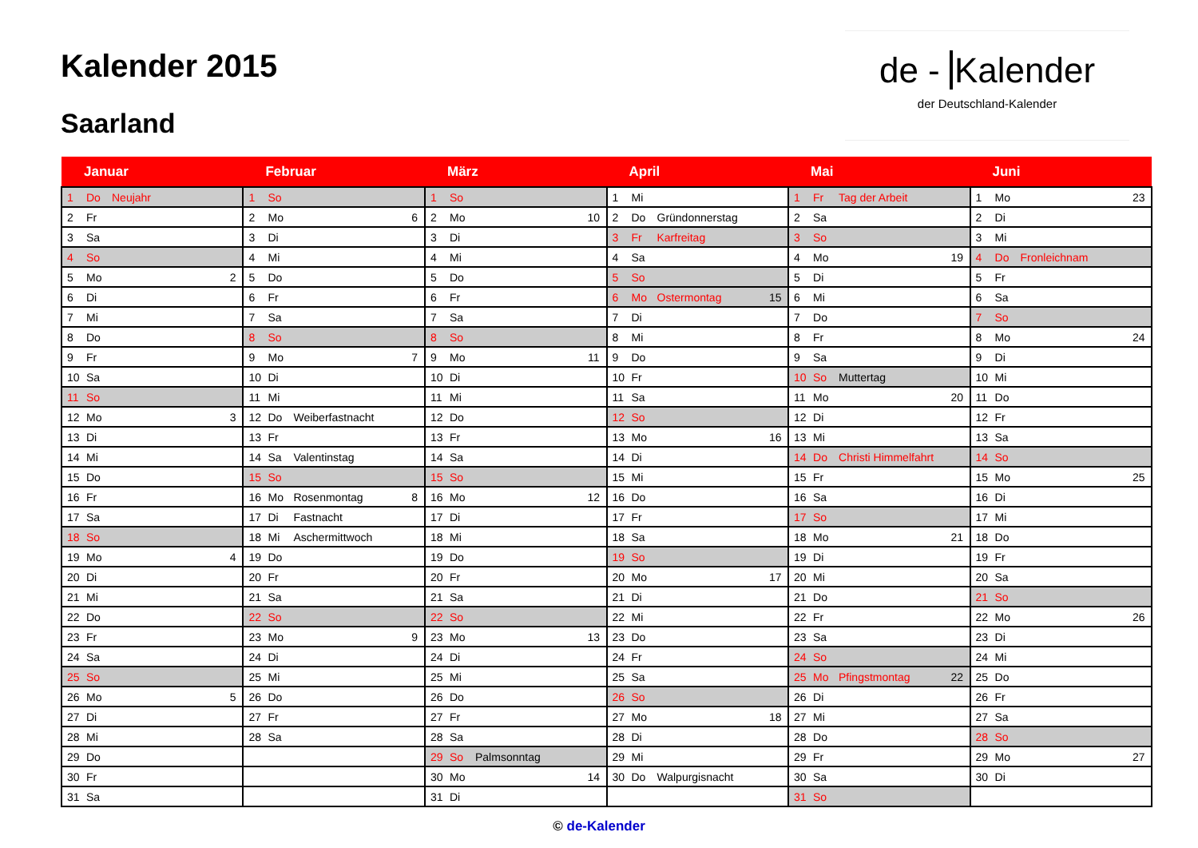Kalender 2015
Saarland
de - Kalender
der Deutschland-Kalender
| Januar | | | | Februar | | | | März | | | | April | | | | Mai | | | | Juni | | | |
| --- | --- | --- | --- | --- | --- | --- | --- | --- | --- | --- | --- | --- | --- | --- | --- | --- | --- | --- | --- | --- | --- | --- | --- |
| 1 | Do | Neujahr | | 1 | So | | | 1 | So | | | 1 | Mi | | | 1 | Fr | Tag der Arbeit | | 1 | Mo | | 23 |
| 2 | Fr | | | 2 | Mo | | 6 | 2 | Mo | | 10 | 2 | Do | Gründonnerstag | | 2 | Sa | | | 2 | Di | | |
| 3 | Sa | | | 3 | Di | | | 3 | Di | | | 3 | Fr | Karfreitag | | 3 | So | | | 3 | Mi | | |
| 4 | So | | | 4 | Mi | | | 4 | Mi | | | 4 | Sa | | | 4 | Mo | | 19 | 4 | Do | Fronleichnam | |
| 5 | Mo | | 2 | 5 | Do | | | 5 | Do | | | 5 | So | | | 5 | Di | | | 5 | Fr | | |
| 6 | Di | | | 6 | Fr | | | 6 | Fr | | | 6 | Mo | Ostermontag | 15 | 6 | Mi | | | 6 | Sa | | |
| 7 | Mi | | | 7 | Sa | | | 7 | Sa | | | 7 | Di | | | 7 | Do | | | 7 | So | | |
| 8 | Do | | | 8 | So | | | 8 | So | | | 8 | Mi | | | 8 | Fr | | | 8 | Mo | | 24 |
| 9 | Fr | | | 9 | Mo | | 7 | 9 | Mo | | 11 | 9 | Do | | | 9 | Sa | | | 9 | Di | | |
| 10 | Sa | | | 10 | Di | | | 10 | Di | | | 10 | Fr | | | 10 | So | Muttertag | | 10 | Mi | | |
| 11 | So | | | 11 | Mi | | | 11 | Mi | | | 11 | Sa | | | 11 | Mo | | 20 | 11 | Do | | |
| 12 | Mo | | 3 | 12 | Do | Weiberfastnacht | | 12 | Do | | | 12 | So | | | 12 | Di | | | 12 | Fr | | |
| 13 | Di | | | 13 | Fr | | | 13 | Fr | | | 13 | Mo | | 16 | 13 | Mi | | | 13 | Sa | | |
| 14 | Mi | | | 14 | Sa | Valentinstag | | 14 | Sa | | | 14 | Di | | | 14 | Do | Christi Himmelfahrt | | 14 | So | | |
| 15 | Do | | | 15 | So | | | 15 | So | | | 15 | Mi | | | 15 | Fr | | | 15 | Mo | | 25 |
| 16 | Fr | | | 16 | Mo | Rosenmontag | 8 | 16 | Mo | | 12 | 16 | Do | | | 16 | Sa | | | 16 | Di | | |
| 17 | Sa | | | 17 | Di | Fastnacht | | 17 | Di | | | 17 | Fr | | | 17 | So | | | 17 | Mi | | |
| 18 | So | | | 18 | Mi | Aschermittwoch | | 18 | Mi | | | 18 | Sa | | | 18 | Mo | | 21 | 18 | Do | | |
| 19 | Mo | | 4 | 19 | Do | | | 19 | Do | | | 19 | So | | | 19 | Di | | | 19 | Fr | | |
| 20 | Di | | | 20 | Fr | | | 20 | Fr | | | 20 | Mo | | 17 | 20 | Mi | | | 20 | Sa | | |
| 21 | Mi | | | 21 | Sa | | | 21 | Sa | | | 21 | Di | | | 21 | Do | | | 21 | So | | |
| 22 | Do | | | 22 | So | | | 22 | So | | | 22 | Mi | | | 22 | Fr | | | 22 | Mo | | 26 |
| 23 | Fr | | | 23 | Mo | | 9 | 23 | Mo | | 13 | 23 | Do | | | 23 | Sa | | | 23 | Di | | |
| 24 | Sa | | | 24 | Di | | | 24 | Di | | | 24 | Fr | | | 24 | So | | | 24 | Mi | | |
| 25 | So | | | 25 | Mi | | | 25 | Mi | | | 25 | Sa | | | 25 | Mo | Pfingstmontag | 22 | 25 | Do | | |
| 26 | Mo | | 5 | 26 | Do | | | 26 | Do | | | 26 | So | | | 26 | Di | | | 26 | Fr | | |
| 27 | Di | | | 27 | Fr | | | 27 | Fr | | | 27 | Mo | | 18 | 27 | Mi | | | 27 | Sa | | |
| 28 | Mi | | | 28 | Sa | | | 28 | Sa | | | 28 | Di | | | 28 | Do | | | 28 | So | | |
| 29 | Do | | | | | | | 29 | So | Palmsonntag | | 29 | Mi | | | 29 | Fr | | | 29 | Mo | | 27 |
| 30 | Fr | | | | | | | 30 | Mo | | 14 | 30 | Do | Walpurgisnacht | | 30 | Sa | | | 30 | Di | | |
| 31 | Sa | | | | | | | 31 | Di | | | | | | | 31 | So | | | | | | |
© de-Kalender